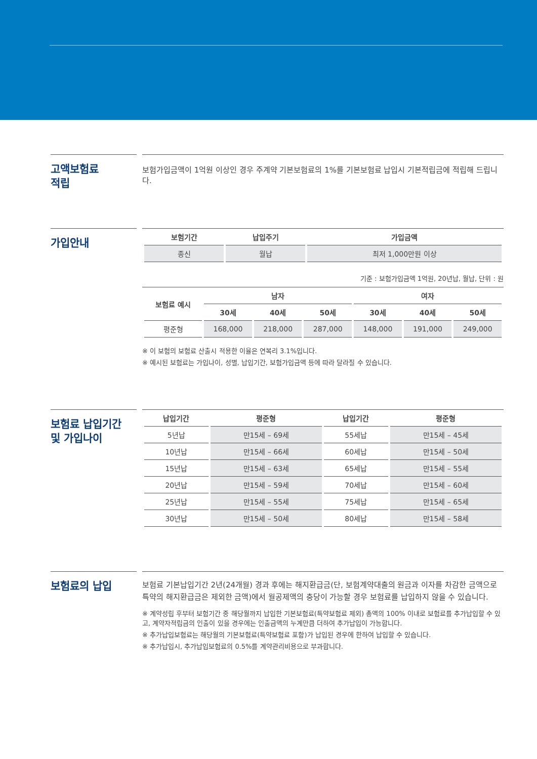고액보험료
적립
보험가입금액이 1억원 이상인 경우 주계약 기본보험료의 1%를 기본보험료 납입시 기본적립금에 적립해 드립니다.
가입안내
| 보험기간 | 납입주기 | 가입금액 |
| --- | --- | --- |
| 종신 | 월납 | 최저 1,000만원 이상 |
기준 : 보험가입금액 1억원, 20년납, 월납, 단위 : 원
| 보험료 예시 | 남자 | | | 여자 | | |
| --- | --- | --- | --- | --- | --- | --- |
| | 30세 | 40세 | 50세 | 30세 | 40세 | 50세 |
| 평준형 | 168,000 | 218,000 | 287,000 | 148,000 | 191,000 | 249,000 |
※ 이 보험의 보험료 산출시 적용한 이율은 연복리 3.1%입니다.
※ 예시된 보험료는 가입나이, 성별, 납입기간, 보험가입금액 등에 따라 달라질 수 있습니다.
보험료 납입기간
및 가입나이
| 납입기간 | 평준형 | 납입기간 | 평준형 |
| --- | --- | --- | --- |
| 5년납 | 만15세 – 69세 | 55세납 | 만15세 – 45세 |
| 10년납 | 만15세 – 66세 | 60세납 | 만15세 – 50세 |
| 15년납 | 만15세 – 63세 | 65세납 | 만15세 – 55세 |
| 20년납 | 만15세 – 59세 | 70세납 | 만15세 – 60세 |
| 25년납 | 만15세 – 55세 | 75세납 | 만15세 – 65세 |
| 30년납 | 만15세 – 50세 | 80세납 | 만15세 – 58세 |
보험료의 납입
보험료 기본납입기간 2년(24개월) 경과 후에는 해지환급금(단, 보험계약대출의 원금과 이자를 차감한 금액으로 특약의 해지환급금은 제외한 금액)에서 월공제액의 충당이 가능할 경우 보험료를 납입하지 않을 수 있습니다.
※ 계약성립 후부터 보험기간 중 해당월까지 납입한 기본보험료(특약보험료 제외) 총액의 100% 이내로 보험료를 추가납입할 수 있고, 계약자적립금의 인출이 있을 경우에는 인출금액의 누계만큼 더하여 추가납입이 가능합니다.
※ 추가납입보험료는 해당월의 기본보험료(특약보험료 포함)가 납입된 경우에 한하여 납입할 수 있습니다.
※ 추가납입시, 추가납입보험료의 0.5%를 계약관리비용으로 부과합니다.